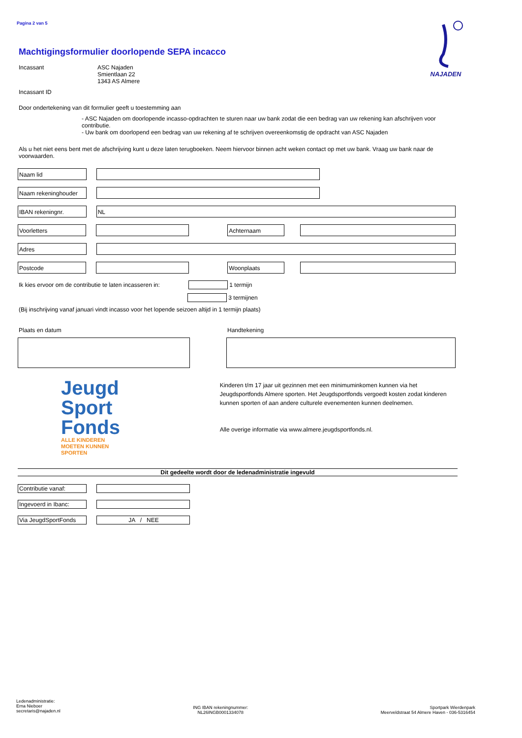Pagina 2 van 5
NAJADEN
Machtigingsformulier doorlopende SEPA incacco
Incassant ASC Najaden
Smientlaan 22
1343 AS Almere
Incassant ID
Door ondertekening van dit formulier geeft u toestemming aan
- ASC Najaden om doorlopende incasso-opdrachten te sturen naar uw bank zodat die een bedrag van uw rekening kan afschrijven voor contributie.
- Uw bank om doorlopend een bedrag van uw rekening af te schrijven overeenkomstig de opdracht van ASC Najaden
Als u het niet eens bent met de afschrijving kunt u deze laten terugboeken. Neem hiervoor binnen acht weken contact op met uw bank. Vraag uw bank naar de voorwaarden.
Naam lid
Naam rekeninghouder
IBAN rekeningnr. NL
Voorletters Achternaam
Adres
Postcode Woonplaats
Ik kies ervoor om de contributie te laten incasseren in:
1 termijn
3 termijnen
(Bij inschrijving vanaf januari vindt incasso voor het lopende seizoen altijd in 1 termijn plaats)
Plaats en datum Handtekening
Jeugd
Sport
Fonds
ALLE KINDEREN
MOETEN KUNNEN
SPORTEN
Kinderen t/m 17 jaar uit gezinnen met een minimuminkomen kunnen via het Jeugdsportfonds Almere sporten. Het Jeugdsportfonds vergoedt kosten zodat kinderen kunnen sporten of aan andere culturele evenementen kunnen deelnemen.
Alle overige informatie via www.almere.jeugdsportfonds.nl.
Dit gedeelte wordt door de ledenadministratie ingevuld
Contributie vanaf:
Ingevoerd in Ibanc:
Via JeugdSportFonds JA / NEE
Ledenadministratie:
Erna Nieboer
secretaris@najaden.nl
ING IBAN rekeningnummer:
NL26INGB0001334078
Sportpark Wierdenpark
Meerveldstraat 54 Almere Haven - 036-5316454